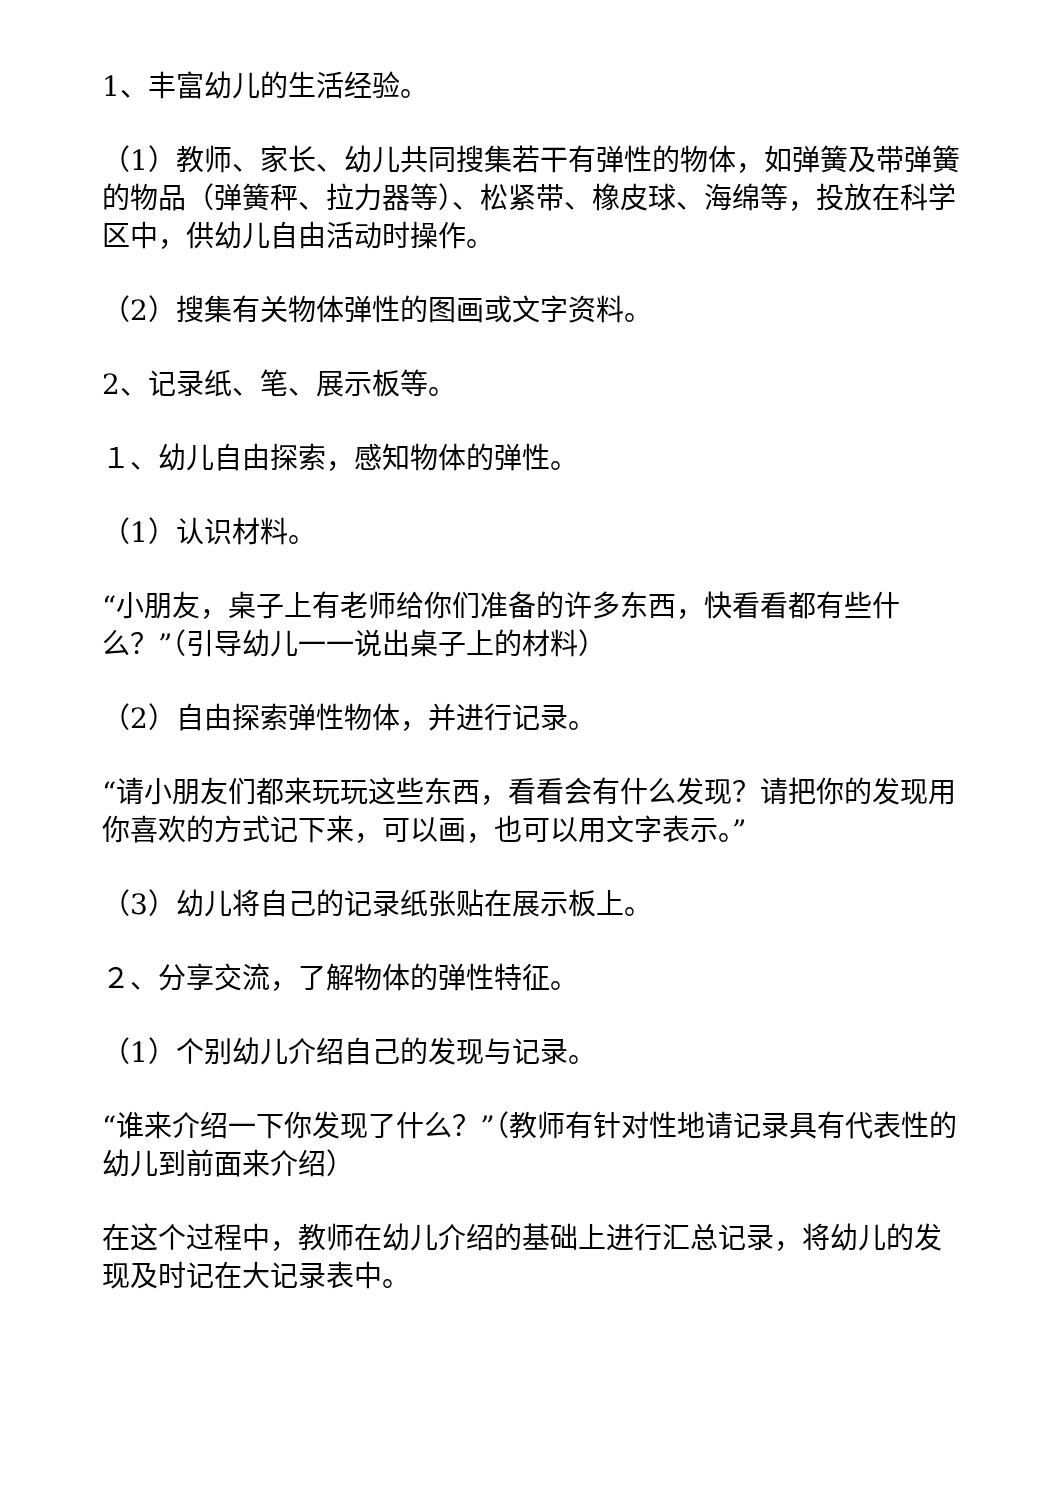1、丰富幼儿的生活经验。
（1）教师、家长、幼儿共同搜集若干有弹性的物体，如弹簧及带弹簧的物品（弹簧秤、拉力器等）、松紧带、橡皮球、海绵等，投放在科学区中，供幼儿自由活动时操作。
（2）搜集有关物体弹性的图画或文字资料。
2、记录纸、笔、展示板等。
１、幼儿自由探索，感知物体的弹性。
（1）认识材料。
“小朋友，桌子上有老师给你们准备的许多东西，快看看都有些什么？”（引导幼儿一一说出桌子上的材料）
（2）自由探索弹性物体，并进行记录。
“请小朋友们都来玩玩这些东西，看看会有什么发现？请把你的发现用你喜欢的方式记下来，可以画，也可以用文字表示。”
（3）幼儿将自己的记录纸张贴在展示板上。
２、分享交流，了解物体的弹性特征。
（1）个别幼儿介绍自己的发现与记录。
“谁来介绍一下你发现了什么？”（教师有针对性地请记录具有代表性的幼儿到前面来介绍）
在这个过程中，教师在幼儿介绍的基础上进行汇总记录，将幼儿的发现及时记在大记录表中。